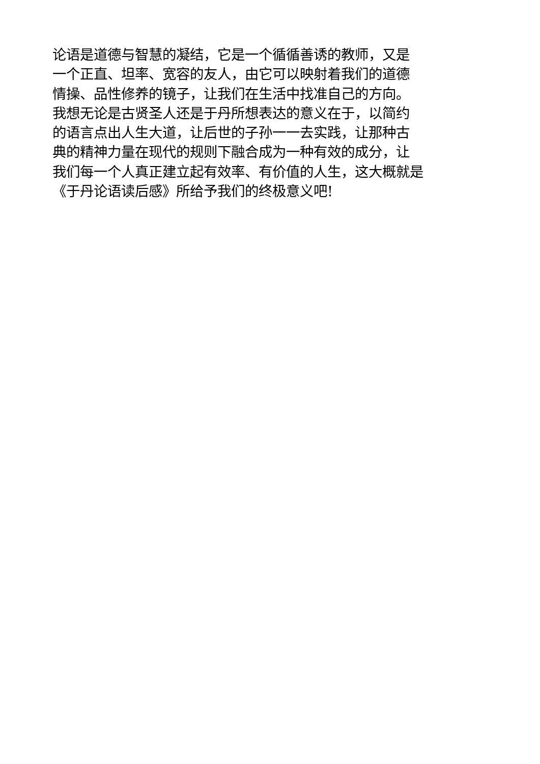论语是道德与智慧的凝结，它是一个循循善诱的教师，又是
一个正直、坦率、宽容的友人，由它可以映射着我们的道德
情操、品性修养的镜子，让我们在生活中找准自己的方向。
我想无论是古贤圣人还是于丹所想表达的意义在于，以简约
的语言点出人生大道，让后世的子孙一一去实践，让那种古
典的精神力量在现代的规则下融合成为一种有效的成分，让
我们每一个人真正建立起有效率、有价值的人生，这大概就是
《于丹论语读后感》所给予我们的终极意义吧!